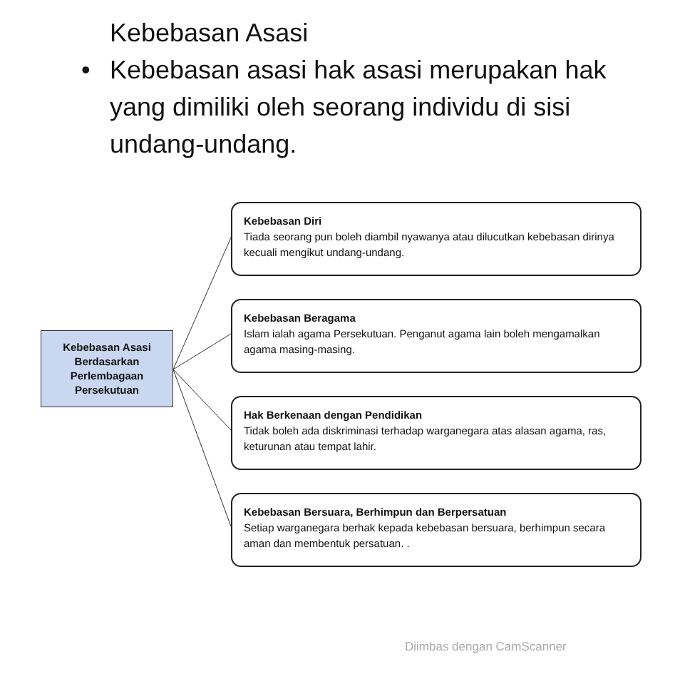Kebebasan Asasi
• Kebebasan asasi hak asasi merupakan hak yang dimiliki oleh seorang individu di sisi undang-undang.
Kebebasan Asasi
Berdasarkan
Perlembagaan
Persekutuan
Kebebasan Diri
Tiada seorang pun boleh diambil nyawanya atau dilucutkan kebebasan dirinya kecuali mengikut undang-undang.
Kebebasan Beragama
Islam ialah agama Persekutuan. Penganut agama lain boleh mengamalkan agama masing-masing.
Hak Berkenaan dengan Pendidikan
Tidak boleh ada diskriminasi terhadap warganegara atas alasan agama, ras, keturunan atau tempat lahir.
Kebebasan Bersuara, Berhimpun dan Berpersatuan
Setiap warganegara berhak kepada kebebasan bersuara, berhimpun secara aman dan membentuk persatuan. .
Diimbas dengan CamScanner